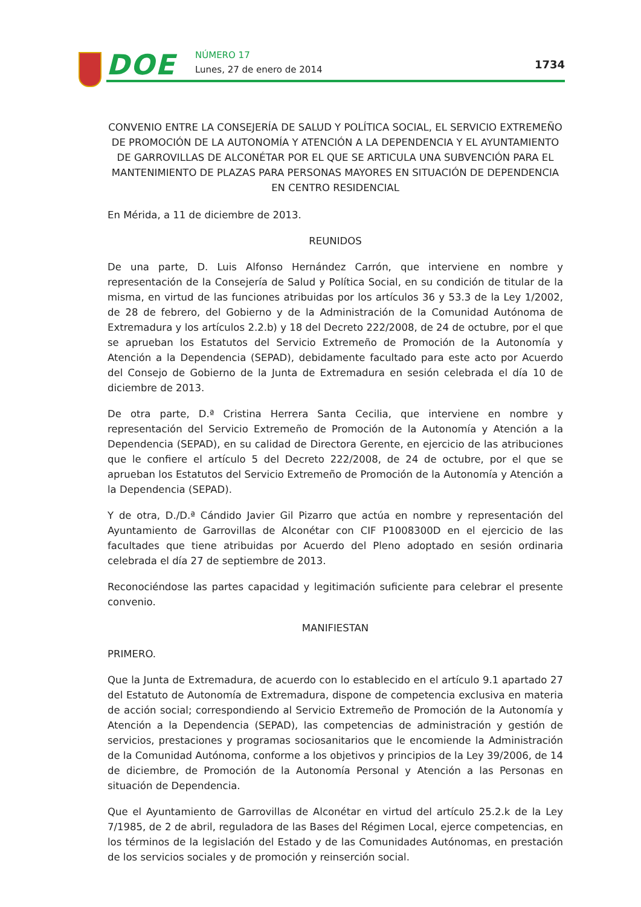DOE NÚMERO 17
Lunes, 27 de enero de 2014 1734
CONVENIO ENTRE LA CONSEJERÍA DE SALUD Y POLÍTICA SOCIAL, EL SERVICIO EXTREMEÑO DE PROMOCIÓN DE LA AUTONOMÍA Y ATENCIÓN A LA DEPENDENCIA Y EL AYUNTAMIENTO DE GARROVILLAS DE ALCONÉTAR POR EL QUE SE ARTICULA UNA SUBVENCIÓN PARA EL MANTENIMIENTO DE PLAZAS PARA PERSONAS MAYORES EN SITUACIÓN DE DEPENDENCIA EN CENTRO RESIDENCIAL
En Mérida, a 11 de diciembre de 2013.
REUNIDOS
De una parte, D. Luis Alfonso Hernández Carrón, que interviene en nombre y representación de la Consejería de Salud y Política Social, en su condición de titular de la misma, en virtud de las funciones atribuidas por los artículos 36 y 53.3 de la Ley 1/2002, de 28 de febrero, del Gobierno y de la Administración de la Comunidad Autónoma de Extremadura y los artículos 2.2.b) y 18 del Decreto 222/2008, de 24 de octubre, por el que se aprueban los Estatutos del Servicio Extremeño de Promoción de la Autonomía y Atención a la Dependencia (SEPAD), debidamente facultado para este acto por Acuerdo del Consejo de Gobierno de la Junta de Extremadura en sesión celebrada el día 10 de diciembre de 2013.
De otra parte, D.ª Cristina Herrera Santa Cecilia, que interviene en nombre y representación del Servicio Extremeño de Promoción de la Autonomía y Atención a la Dependencia (SEPAD), en su calidad de Directora Gerente, en ejercicio de las atribuciones que le confiere el artículo 5 del Decreto 222/2008, de 24 de octubre, por el que se aprueban los Estatutos del Servicio Extremeño de Promoción de la Autonomía y Atención a la Dependencia (SEPAD).
Y de otra, D./D.ª Cándido Javier Gil Pizarro que actúa en nombre y representación del Ayuntamiento de Garrovillas de Alconétar con CIF P1008300D en el ejercicio de las facultades que tiene atribuidas por Acuerdo del Pleno adoptado en sesión ordinaria celebrada el día 27 de septiembre de 2013.
Reconociéndose las partes capacidad y legitimación suficiente para celebrar el presente convenio.
MANIFIESTAN
PRIMERO.
Que la Junta de Extremadura, de acuerdo con lo establecido en el artículo 9.1 apartado 27 del Estatuto de Autonomía de Extremadura, dispone de competencia exclusiva en materia de acción social; correspondiendo al Servicio Extremeño de Promoción de la Autonomía y Atención a la Dependencia (SEPAD), las competencias de administración y gestión de servicios, prestaciones y programas sociosanitarios que le encomiende la Administración de la Comunidad Autónoma, conforme a los objetivos y principios de la Ley 39/2006, de 14 de diciembre, de Promoción de la Autonomía Personal y Atención a las Personas en situación de Dependencia.
Que el Ayuntamiento de Garrovillas de Alconétar en virtud del artículo 25.2.k de la Ley 7/1985, de 2 de abril, reguladora de las Bases del Régimen Local, ejerce competencias, en los términos de la legislación del Estado y de las Comunidades Autónomas, en prestación de los servicios sociales y de promoción y reinserción social.